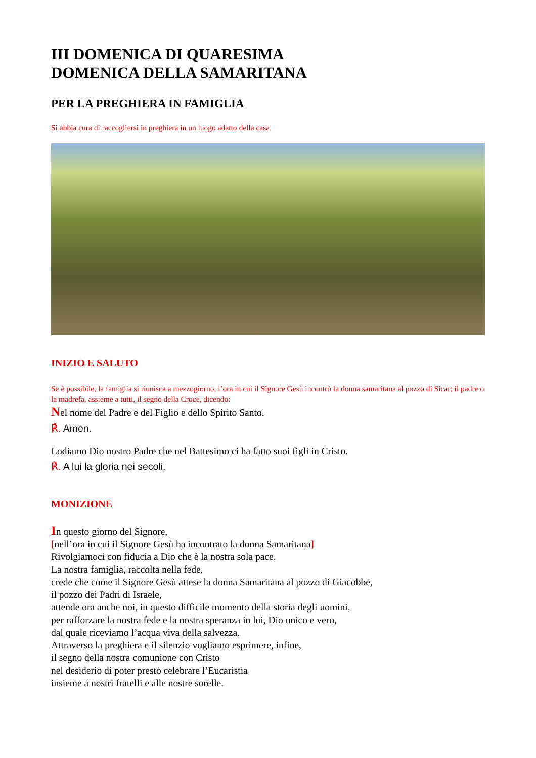III DOMENICA DI QUARESIMA
DOMENICA DELLA SAMARITANA
PER LA PREGHIERA IN FAMIGLIA
Si abbia cura di raccogliersi in preghiera in un luogo adatto della casa.
INIZIO E SALUTO
Se è possibile, la famiglia si riunisca a mezzogiorno, l’ora in cui il Signore Gesù incontrò la donna samaritana al pozzo di Sicar; il padre o la madrefa, assieme a tutti, il segno della Croce, dicendo:
Nel nome del Padre e del Figlio e dello Spirito Santo.
℟. Amen.
Lodiamo Dio nostro Padre che nel Battesimo ci ha fatto suoi figli in Cristo.
℟. A lui la gloria nei secoli.
MONIZIONE
In questo giorno del Signore,
[nell’ora in cui il Signore Gesù ha incontrato la donna Samaritana]
Rivolgiamoci con fiducia a Dio che è la nostra sola pace.
La nostra famiglia, raccolta nella fede,
crede che come il Signore Gesù attese la donna Samaritana al pozzo di Giacobbe,
il pozzo dei Padri di Israele,
attende ora anche noi, in questo difficile momento della storia degli uomini,
per rafforzare la nostra fede e la nostra speranza in lui, Dio unico e vero,
dal quale riceviamo l’acqua viva della salvezza.
Attraverso la preghiera e il silenzio vogliamo esprimere, infine,
il segno della nostra comunione con Cristo
nel desiderio di poter presto celebrare l’Eucaristia
insieme a nostri fratelli e alle nostre sorelle.